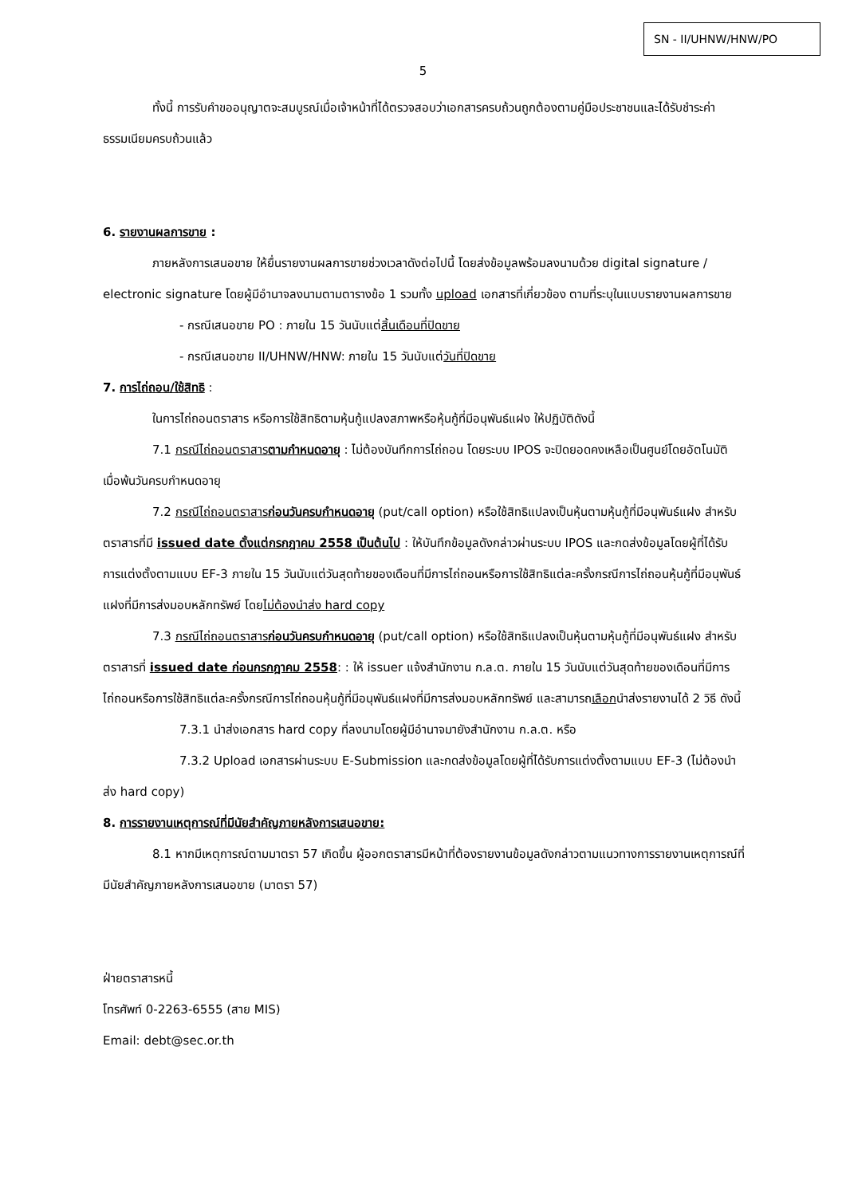SN - II/UHNW/HNW/PO
5
ทั้งนี้ การรับคำขออนุญาตจะสมบูรณ์เมื่อเจ้าหน้าที่ได้ตรวจสอบว่าเอกสารครบถ้วนถูกต้องตามคู่มือประชาชนและได้รับชำระค่าธรรมเนียมครบถ้วนแล้ว
6. รายงานผลการขาย :
ภายหลังการเสนอขาย ให้ยื่นรายงานผลการขายช่วงเวลาดังต่อไปนี้ โดยส่งข้อมูลพร้อมลงนามด้วย digital signature / electronic signature โดยผู้มีอำนาจลงนามตามตารางข้อ 1 รวมทั้ง upload เอกสารที่เกี่ยวข้อง ตามที่ระบุในแบบรายงานผลการขาย
- กรณีเสนอขาย PO : ภายใน 15 วันนับแต่สิ้นเดือนที่ปิดขาย
- กรณีเสนอขาย II/UHNW/HNW: ภายใน 15 วันนับแต่วันที่ปิดขาย
7. การไถ่ถอน/ใช้สิทธิ :
ในการไถ่ถอนตราสาร หรือการใช้สิทธิตามหุ้นกู้แปลงสภาพหรือหุ้นกู้ที่มีอนุพันธ์แฝง ให้ปฏิบัติดังนี้
7.1 กรณีไถ่ถอนตราสารตามกำหนดอายุ : ไม่ต้องบันทึกการไถ่ถอน โดยระบบ IPOS จะปิดยอดคงเหลือเป็นศูนย์โดยอัตโนมัติเมื่อพ้นวันครบกำหนดอายุ
7.2 กรณีไถ่ถอนตราสารก่อนวันครบกำหนดอายุ (put/call option) หรือใช้สิทธิแปลงเป็นหุ้นตามหุ้นกู้ที่มีอนุพันธ์แฝง สำหรับตราสารที่มี issued date ตั้งแต่กรกฎาคม 2558 เป็นต้นไป : ให้บันทึกข้อมูลดังกล่าวผ่านระบบ IPOS และกดส่งข้อมูลโดยผู้ที่ได้รับการแต่งตั้งตามแบบ EF-3 ภายใน 15 วันนับแต่วันสุดท้ายของเดือนที่มีการไถ่ถอนหรือการใช้สิทธิแต่ละครั้งกรณีการไถ่ถอนหุ้นกู้ที่มีอนุพันธ์แฝงที่มีการส่งมอบหลักทรัพย์ โดยไม่ต้องนำส่ง hard copy
7.3 กรณีไถ่ถอนตราสารก่อนวันครบกำหนดอายุ (put/call option) หรือใช้สิทธิแปลงเป็นหุ้นตามหุ้นกู้ที่มีอนุพันธ์แฝง สำหรับตราสารที่ issued date ก่อนกรกฎาคม 2558: : ให้ issuer แจ้งสำนักงาน ก.ล.ต. ภายใน 15 วันนับแต่วันสุดท้ายของเดือนที่มีการไถ่ถอนหรือการใช้สิทธิแต่ละครั้งกรณีการไถ่ถอนหุ้นกู้ที่มีอนุพันธ์แฝงที่มีการส่งมอบหลักทรัพย์ และสามารถเลือกนำส่งรายงานได้ 2 วิธี ดังนี้
7.3.1 นำส่งเอกสาร hard copy ที่ลงนามโดยผู้มีอำนาจมายังสำนักงาน ก.ล.ต. หรือ
7.3.2 Upload เอกสารผ่านระบบ E-Submission และกดส่งข้อมูลโดยผู้ที่ได้รับการแต่งตั้งตามแบบ EF-3 (ไม่ต้องนำส่ง hard copy)
8. การรายงานเหตุการณ์ที่มีนัยสำคัญภายหลังการเสนอขาย:
8.1 หากมีเหตุการณ์ตามมาตรา 57 เกิดขึ้น ผู้ออกตราสารมีหน้าที่ต้องรายงานข้อมูลดังกล่าวตามแนวทางการรายงานเหตุการณ์ที่มีนัยสำคัญภายหลังการเสนอขาย (มาตรา 57)
ฝ่ายตราสารหนี้
โทรศัพท์ 0-2263-6555 (สาย MIS)
Email: debt@sec.or.th